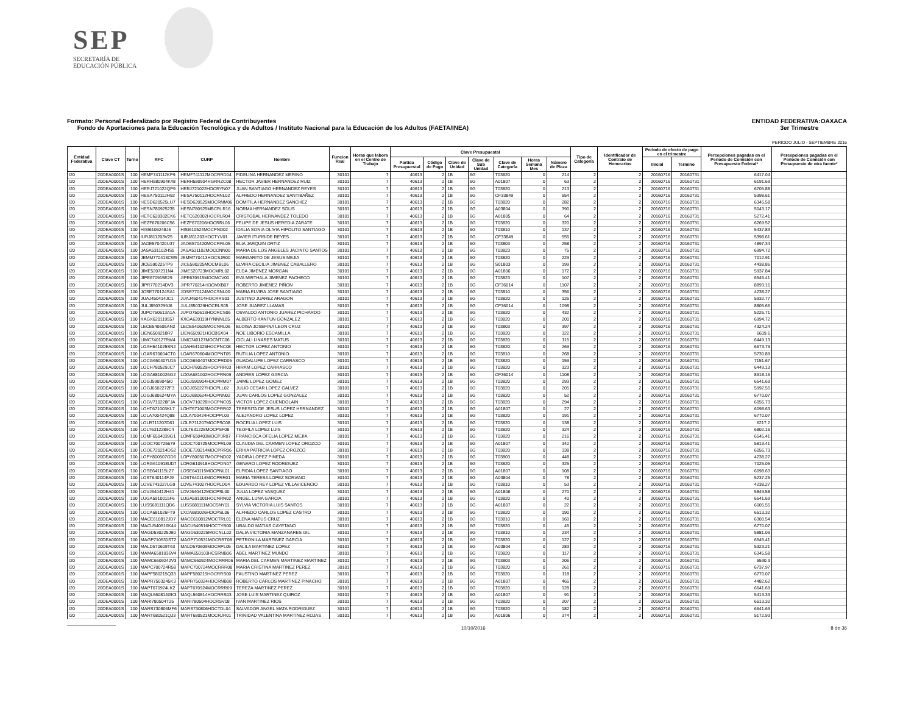SEP
SECRETARÍA DE
EDUCACIÓN PÚBLICA
Formato: Personal Federalizado por Registro Federal de Contribuyentes
Fondo de Aportaciones para la Educación Tecnológica y de Adultos / Instituto Nacional para la Educación de los Adultos (FAETA/INEA)
ENTIDAD FEDERATIVA:OAXACA
3er Trimestre
PERIODO JULIO - SEPTIEMBRE 2016
| Entidad Federativa | Clave CT | Turno | RFC | CURP | Nombre | Funcion Real | Horas que labora en el Centro de Trabajo | Clave Presupuestal | | | | | | | Tipo de Categoría | Identificador de Contrato de Honorarios | Periodo de efecto de pago en el trimestre | | Percepciones pagadas en el Periodo de Comisión con Presupuesto Federal* | Percepciones pagadas en el Periodo de Comisión con Presupuesto de otra fuente* |
| --- | --- | --- | --- | --- | --- | --- | --- | --- | --- | --- | --- | --- | --- | --- | --- | --- | --- | --- | --- | --- |
| | | | | | | | | Partida Presupuestal | Código de Pago | Clave de Unidad | Clave de Sub Unidad | Clave de Categoría | Horas Semana Mes | Número de Plaza | | | Inicial | Termino | | |
| I20 | 20DEA0001S | 100 | HEMF741112KP9 | HEMF741112MOCRRD04 | FIDELINA HERNANDEZ MERINO | 30101 | 7 | 40613 | 2 | 1B | 6G | T03820 | 0 | 214 | 2 | 2 | 20160716 | 20160731 | 6417.04 | |
| I20 | 20DEA0001S | 100 | HERH580904K48 | HERH580904HGRRZC08 | HECTOR JAVIER HERNANDEZ RUIZ | 30101 | 7 | 40613 | 2 | 1B | 6G | A01807 | 0 | 63 | 2 | 2 | 20160716 | 20160731 | 6191.69 | |
| I20 | 20DEA0001S | 100 | HERJ721022QP9 | HERJ721022HOCRYN07 | JUAN SANTIAGO HERNANDEZ REYES | 30101 | 7 | 40613 | 2 | 1B | 6G | T03820 | 0 | 213 | 2 | 2 | 20160716 | 20160731 | 6705.88 | |
| I20 | 20DEA0001S | 100 | HESA750112H92 | HESA750112HOCRNL02 | ALFREDO HERNANDEZ SANTIBAÑEZ | 30101 | 7 | 40613 | 2 | 1B | 6G | CF33849 | 0 | 554 | 2 | 2 | 20160716 | 20160731 | 5398.61 | |
| I20 | 20DEA0001S | 100 | HESD620525LU7 | HESD620525MOCRNM06 | DOMITILA HERNANDEZ SANCHEZ | 30101 | 7 | 40613 | 2 | 1B | 6G | T03820 | 0 | 282 | 2 | 2 | 20160716 | 20160731 | 6345.58 | |
| I20 | 20DEA0001S | 100 | HESN780925235 | HESN780925MBCRLR16 | NORMA HERNANDEZ SOLIS | 30101 | 7 | 40613 | 2 | 1B | 6G | A03804 | 0 | 390 | 2 | 2 | 20160716 | 20160731 | 5043.17 | |
| I20 | 20DEA0001S | 100 | HETC620302EK6 | HETC620302HOCRLR04 | CRISTOBAL HERNANDEZ TOLEDO | 30101 | 7 | 40613 | 2 | 1B | 6G | A01805 | 0 | 64 | 2 | 2 | 20160716 | 20160731 | 5272.41 | |
| I20 | 20DEA0001S | 100 | HEZF670206C56 | HEZF670206HOCRRL06 | FELIPE DE JESUS HEREDIA ZARATE | 30101 | 7 | 40613 | 2 | 1B | 6G | T03820 | 0 | 320 | 2 | 2 | 20160716 | 20160731 | 6269.52 | |
| I20 | 20DEA0001S | 100 | HISI6105248J6 | HISI610524MOCPND02 | IDALIA SONIA OLIVIA HIPOLITO SANTIAGO | 30101 | 7 | 40613 | 2 | 1B | 6G | T03810 | 0 | 137 | 2 | 2 | 20160716 | 20160731 | 5437.83 | |
| I20 | 20DEA0001S | 100 | IURJ811203V25 | IURJ811203HOCTYV01 | JAVIER ITURBIDE REYES | 30101 | 7 | 40613 | 2 | 1B | 6G | CF33849 | 0 | 555 | 2 | 2 | 20160716 | 20160731 | 5398.61 | |
| I20 | 20DEA0001S | 100 | JAOE570420U37 | JAOE570420MOCRRL05 | ELIA JARQUIN ORTIZ | 30101 | 7 | 40613 | 2 | 1B | 6G | T03803 | 0 | 258 | 2 | 2 | 20160716 | 20160731 | 4897.34 | |
| I20 | 20DEA0001S | 100 | JASA531102HS5 | JASA531102MOCCNN00 | MARIA DE LOS ANGELES JACINTO SANTOS | 30101 | 7 | 40613 | 2 | 1B | 6G | T03823 | 0 | 75 | 2 | 2 | 20160716 | 20160731 | 6994.72 | |
| I20 | 20DEA0001S | 100 | JEMM770413CW5 | JEMM770413HOCSJR00 | MARGARITO DE JESUS MEJIA | 30101 | 7 | 40613 | 2 | 1B | 6G | T03820 | 0 | 229 | 2 | 2 | 20160716 | 20160731 | 7012.91 | |
| I20 | 20DEA0001S | 100 | JICE590225TP9 | JICE590225MOCMBL06 | ELVIRA CECILIA JIMENEZ CABALLERO | 30101 | 7 | 40613 | 2 | 1B | 6G | S01803 | 0 | 199 | 2 | 2 | 20160716 | 20160731 | 4438.86 | |
| I20 | 20DEA0001S | 100 | JIME5207231N4 | JIME520723MOCMRL02 | ELDA JIMENEZ MORGAN | 30101 | 7 | 40613 | 2 | 1B | 6G | A01806 | 0 | 172 | 2 | 2 | 20160716 | 20160731 | 5937.84 | |
| I20 | 20DEA0001S | 100 | JIPE670915E29 | JIPE670915MOCMCV00 | EVA MIRTHALA JIMENEZ PACHECO | 30101 | 7 | 40613 | 2 | 1B | 6G | T03823 | 0 | 107 | 2 | 2 | 20160716 | 20160731 | 6545.41 | |
| I20 | 20DEA0001S | 100 | JIPR770214DV3 | JIPR770214HOCMXB07 | ROBERTO JIMENEZ PIÑON | 30101 | 7 | 40613 | 2 | 1B | 6G | CF36014 | 0 | 1107 | 2 | 2 | 20160716 | 20160731 | 8893.16 | |
| I20 | 20DEA0001S | 100 | JOSE770124SA1 | JOSE770124MOCSNL00 | MARIA ELVIRA JOSE SANTIAGO | 30101 | 7 | 40613 | 2 | 1B | 6G | T03810 | 0 | 356 | 2 | 2 | 20160716 | 20160731 | 4238.27 | |
| I20 | 20DEA0001S | 100 | JUAJ450414JC1 | JUAJ450414HOCRRS03 | JUSTINO JUAREZ ARAGON | 30101 | 7 | 40613 | 2 | 1B | 6G | T03820 | 0 | 126 | 2 | 2 | 20160716 | 20160731 | 5932.77 | |
| I20 | 20DEA0001S | 100 | JULJ8503299J6 | JULJ850329HOCRLS05 | JOSE JUAREZ LLAMAS | 30101 | 7 | 40613 | 2 | 1B | 6G | CF36014 | 0 | 1098 | 2 | 2 | 20160716 | 20160731 | 8805.66 | |
| I20 | 20DEA0001S | 100 | JUPO750613A1A | JUPO750613HOCRCS06 | OSVALDO ANTONIO JUAREZ PICHARDO | 30101 | 7 | 40613 | 2 | 1B | 6G | T03820 | 0 | 432 | 2 | 2 | 20160716 | 20160731 | 5226.71 | |
| I20 | 20DEA0001S | 100 | KAGX620119557 | KXGA620119HYNNNL05 | ALBERTO KANTUN GONZALEZ | 30101 | 7 | 40613 | 2 | 1B | 6G | T03820 | 0 | 200 | 2 | 2 | 20160716 | 20160731 | 6994.72 | |
| I20 | 20DEA0001S | 100 | LECE540605AN2 | LECE540605MOCNRL06 | ELOISA JOSEFINA LEON CRUZ | 30101 | 7 | 40613 | 2 | 1B | 6G | T03803 | 0 | 397 | 2 | 2 | 20160716 | 20160731 | 4324.24 | |
| I20 | 20DEA0001S | 100 | LIEN6509218R7 | LIEN650921HOCBSX04 | NOE LIBORIO ESCAMILLA | 30101 | 7 | 40613 | 2 | 1B | 6G | T03820 | 0 | 322 | 2 | 2 | 20160716 | 20160731 | 6609.6 | |
| I20 | 20DEA0001S | 100 | LIMC740127RW4 | LIMC740127MOCNTC06 | CICLALI LINARES MATUS | 30101 | 7 | 40613 | 2 | 1B | 6G | T03820 | 0 | 115 | 2 | 2 | 20160716 | 20160731 | 6449.13 | |
| I20 | 20DEA0001S | 100 | LOAH641025SN2 | LOAH641025HOCPNC08 | HECTOR LOPEZ ANTONIO | 30101 | 7 | 40613 | 2 | 1B | 6G | T03820 | 0 | 269 | 2 | 2 | 20160716 | 20160731 | 6673.79 | |
| I20 | 20DEA0001S | 100 | LOAR670604CT0 | LOAR670604MOCPNT05 | RUTILIA LOPEZ ANTONIO | 30101 | 7 | 40613 | 2 | 1B | 6G | T03810 | 0 | 268 | 2 | 2 | 20160716 | 20160731 | 5730.89 | |
| I20 | 20DEA0001S | 100 | LOCG650407U15 | LOCG650407MOCPRD05 | GUADALUPE LOPEZ CARRASCO | 30101 | 7 | 40613 | 2 | 1B | 6G | T03820 | 0 | 159 | 2 | 2 | 20160716 | 20160731 | 7151.67 | |
| I20 | 20DEA0001S | 100 | LOCH780529JC7 | LOCH780529HOCPRR03 | HIRAM LOPEZ CARRASCO | 30101 | 7 | 40613 | 2 | 1B | 6G | T03820 | 0 | 323 | 2 | 2 | 20160716 | 20160731 | 6449.13 | |
| I20 | 20DEA0001S | 100 | LOGA6810026G2 | LOGA681002HOCPRN09 | ANDRES LOPEZ GARCIA | 30101 | 7 | 40613 | 2 | 1B | 6G | CF36014 | 0 | 1108 | 2 | 2 | 20160716 | 20160731 | 8918.16 | |
| I20 | 20DEA0001S | 100 | LOGJ5909045I0 | LOGJ590904HOCPMM07 | JAIME LOPEZ GOMEZ | 30101 | 7 | 40613 | 2 | 1B | 6G | T03820 | 0 | 293 | 2 | 2 | 20160716 | 20160731 | 6641.69 | |
| I20 | 20DEA0001S | 100 | LOGJ6502272F3 | LOGJ650227HOCPLL02 | JULIO CESAR LOPEZ GALVEZ | 30101 | 7 | 40613 | 2 | 1B | 6G | T03820 | 0 | 205 | 2 | 2 | 20160716 | 20160731 | 5992.55 | |
| I20 | 20DEA0001S | 100 | LOGJ680624MYA | LOGJ680624HOCPNN02 | JUAN CARLOS LOPEZ GONZALEZ | 30101 | 7 | 40613 | 2 | 1B | 6G | T03820 | 0 | 52 | 2 | 2 | 20160716 | 20160731 | 6770.07 | |
| I20 | 20DEA0001S | 100 | LOGV710228FJA | LOGV710228HOCPNC05 | VICTOR LOPEZ GUENDOLAIN | 30101 | 7 | 40613 | 2 | 1B | 6G | T03820 | 0 | 294 | 2 | 2 | 20160716 | 20160731 | 6056.73 | |
| I20 | 20DEA0001S | 100 | LOHT671003KL7 | LOHT671003MOCPRR02 | TERESITA DE JESUS LOPEZ HERNANDEZ | 30101 | 7 | 40613 | 2 | 1B | 6G | A01807 | 0 | 27 | 2 | 2 | 20160716 | 20160731 | 6098.63 | |
| I20 | 20DEA0001S | 100 | LOLA700424Q88 | LOLA700424HOCPPL03 | ALEJANDRO LOPEZ LOPEZ | 30101 | 7 | 40613 | 2 | 1B | 6G | T03820 | 0 | 191 | 2 | 2 | 20160716 | 20160731 | 6770.07 | |
| I20 | 20DEA0001S | 100 | LOLR711207D61 | LOLR711207MOCPSC08 | ROCELIA LOPEZ LUIS | 30101 | 7 | 40613 | 2 | 1B | 6G | T03820 | 0 | 138 | 2 | 2 | 20160716 | 20160731 | 6217.2 | |
| I20 | 20DEA0001S | 100 | LOLT6312289C4 | LOLT631228MOCPSF08 | TEOFILA LOPEZ LUIS | 30101 | 7 | 40613 | 2 | 1B | 6G | T03820 | 0 | 324 | 2 | 2 | 20160716 | 20160731 | 6802.16 | |
| I20 | 20DEA0001S | 100 | LOMF6504039G1 | LOMF650403MOCPJR07 | FRANCISCA OFELIA LOPEZ MEJIA | 30101 | 7 | 40613 | 2 | 1B | 6G | T03820 | 0 | 216 | 2 | 2 | 20160716 | 20160731 | 6545.41 | |
| I20 | 20DEA0001S | 100 | LOOC700725679 | LOOC700725MOCPRL09 | CLAUDIA DEL CARMEN LOPEZ OROZCO | 30101 | 7 | 40613 | 2 | 1B | 6G | A01807 | 0 | 342 | 2 | 2 | 20160716 | 20160731 | 5819.41 | |
| I20 | 20DEA0001S | 100 | LOOE720214DS2 | LOOE720214MOCPRR06 | ERIKA PATRICIA LOPEZ OROZCO | 30101 | 7 | 40613 | 2 | 1B | 6G | T03820 | 0 | 338 | 2 | 2 | 20160716 | 20160731 | 6056.73 | |
| I20 | 20DEA0001S | 100 | LOPY800507GD6 | LOPY800507MOCPND02 | YADIRA LOPEZ PINEDA | 30101 | 7 | 40613 | 2 | 1B | 6G | T03803 | 0 | 448 | 2 | 2 | 20160716 | 20160731 | 4238.27 | |
| I20 | 20DEA0001S | 100 | LORG610918UD7 | LORG610918HOCPDN07 | GENARO LOPEZ RODRIGUEZ | 30101 | 7 | 40613 | 2 | 1B | 6G | T03820 | 0 | 325 | 2 | 2 | 20160716 | 20160731 | 7025.05 | |
| I20 | 20DEA0001S | 100 | LOSE641115LZ7 | LOSE641115MOCPNL01 | ELPIDIA LOPEZ SANTIAGO | 30101 | 7 | 40613 | 2 | 1B | 6G | A01807 | 0 | 108 | 2 | 2 | 20160716 | 20160731 | 6098.63 | |
| I20 | 20DEA0001S | 100 | LOST640114FJ9 | LOST640114MOCPRR01 | MARIA TERESA LOPEZ SORIANO | 30101 | 7 | 40613 | 2 | 1B | 6G | A03804 | 0 | 78 | 2 | 2 | 20160716 | 20160731 | 5237.25 | |
| I20 | 20DEA0001S | 100 | LOVE741027LG9 | LOVE741027HOCPLD04 | EDUARDO REY LOPEZ VILLAVICENCIO | 30101 | 7 | 40613 | 2 | 1B | 6G | T03810 | 0 | 53 | 2 | 2 | 20160716 | 20160731 | 4238.27 | |
| I20 | 20DEA0001S | 100 | LOVJ640412H41 | LOVJ640412MOCPSL00 | JULIA LOPEZ VASQUEZ | 30101 | 7 | 40613 | 2 | 1B | 6G | A01806 | 0 | 270 | 2 | 2 | 20160716 | 20160731 | 5849.58 | |
| I20 | 20DEA0001S | 100 | LUGA5910015F6 | LUGA591001HOCNRN02 | ANGEL LUNA GARCIA | 30101 | 7 | 40613 | 2 | 1B | 6G | T03820 | 0 | 40 | 2 | 2 | 20160716 | 20160731 | 6641.69 | |
| I20 | 20DEA0001S | 100 | LUSS681111QD6 | LUSS681111MOCSNY01 | SYLVIA VICTORIA LUIS SANTOS | 30101 | 7 | 40613 | 2 | 1B | 6G | A01807 | 0 | 22 | 2 | 2 | 20160716 | 20160731 | 6005.55 | |
| I20 | 20DEA0001S | 100 | LOCA681026FT9 | LXCA681026HOCPSL06 | ALFREDO CARLOS LOPEZ CASTRO | 30101 | 7 | 40613 | 2 | 1B | 6G | T03820 | 0 | 190 | 2 | 2 | 20160716 | 20160731 | 6513.32 | |
| I20 | 20DEA0001S | 100 | MACE610812JD7 | MACE610812MOCTRL01 | ELENA MATUS CRUZ | 30101 | 7 | 40613 | 2 | 1B | 6G | T03810 | 0 | 160 | 2 | 2 | 20160716 | 20160731 | 6300.54 | |
| I20 | 20DEA0001S | 100 | MACU540516K44 | MACU540516HOCTYB00 | UBALDO MATIAS CAYETANO | 30101 | 7 | 40613 | 2 | 1B | 6G | T03820 | 0 | 45 | 2 | 2 | 20160716 | 20160731 | 6770.07 | |
| I20 | 20DEA0001S | 100 | MAGD530225JB0 | MAGD530225MOCNLL02 | DALIA VICTORIA MANZANARES GIL | 30101 | 7 | 40613 | 2 | 1B | 6G | T03810 | 0 | 234 | 2 | 2 | 20160716 | 20160731 | 5881.09 | |
| I20 | 20DEA0001S | 100 | MAGP710531ST2 | MAGP710531MOCRRT08 | PETRONILA MARTINEZ GARCIA | 30101 | 7 | 40613 | 2 | 1B | 6G | T03820 | 0 | 127 | 2 | 2 | 20160716 | 20160731 | 6545.41 | |
| I20 | 20DEA0001S | 100 | MALD570609T63 | MALD570609MOCRPL05 | DALILA MARTINEZ LOPEZ | 30101 | 7 | 40613 | 2 | 1B | 6G | A03804 | 0 | 283 | 2 | 2 | 20160716 | 20160731 | 5323.21 | |
| I20 | 20DEA0001S | 100 | MAMA6501036V4 | MAMA650103HCSRNB06 | ABEL MARTINEZ MUNDO | 30101 | 7 | 40613 | 2 | 1B | 6G | T03820 | 0 | 117 | 2 | 2 | 20160716 | 20160731 | 6345.58 | |
| I20 | 20DEA0001S | 100 | MAMC6609242V3 | MAMC660924MOCRRR06 | MARIA DEL CARMEN MARTINEZ MARTINEZ | 30101 | 7 | 40613 | 2 | 1B | 6G | T03803 | 0 | 206 | 2 | 2 | 20160716 | 20160731 | 5530.3 | |
| I20 | 20DEA0001S | 100 | MAPC700724R58 | MAPC700724MOCRRR08 | MARIA CRISTINA MARTINEZ PEREZ | 30101 | 7 | 40613 | 2 | 1B | 6G | T03820 | 0 | 261 | 2 | 2 | 20160716 | 20160731 | 6737.97 | |
| I20 | 20DEA0001S | 100 | MAPF580215Q33 | MAPF580215HOCRRS00 | FAUSTINO MARTINEZ PEREZ | 30101 | 7 | 40613 | 2 | 1B | 6G | T03820 | 0 | 118 | 2 | 2 | 20160716 | 20160731 | 6770.07 | |
| I20 | 20DEA0001S | 100 | MAPR7503245K3 | MAPR750324HOCRNB08 | ROBERTO CARLOS MARTINEZ PINACHO | 30101 | 7 | 40613 | 2 | 1B | 6G | A01807 | 0 | 465 | 2 | 2 | 20160716 | 20160731 | 4482.62 | |
| I20 | 20DEA0001S | 100 | MAPT670924LK2 | MAPT670924MOCRRR09 | TEREZA MARTINEZ PEREZ | 30101 | 7 | 40613 | 2 | 1B | 6G | T03820 | 0 | 128 | 2 | 2 | 20160716 | 20160731 | 6641.69 | |
| I20 | 20DEA0001S | 100 | MAQL560814GK3 | MAQL560814HOCRRS03 | JOSE LUIS MARTINEZ QUIROZ | 30101 | 7 | 40613 | 2 | 1B | 6G | A01807 | 0 | 91 | 2 | 2 | 20160716 | 20160731 | 5413.33 | |
| I20 | 20DEA0001S | 100 | MARI780504T25 | MARI780504HOCRSV08 | IVAN MARTINEZ RIOS | 30101 | 7 | 40613 | 2 | 1B | 6G | T03820 | 0 | 207 | 2 | 2 | 20160716 | 20160731 | 6513.32 | |
| I20 | 20DEA0001S | 100 | MARS730806MF6 | MARS730806HOCTDL04 | SALVADOR ANGEL MATA RODRIGUEZ | 30101 | 7 | 40613 | 2 | 1B | 6G | T03820 | 0 | 182 | 2 | 2 | 20160716 | 20160731 | 6641.69 | |
| I20 | 20DEA0001S | 100 | MART680521QJ3 | MART680521MOCRJR01 | TRINIDAD VALENTINA MARTINEZ ROJAS | 30101 | 7 | 40613 | 2 | 1B | 6G | A01806 | 0 | 374 | 2 | 2 | 20160716 | 20160731 | 5172.93 | |
10/10/2016 8 de 36